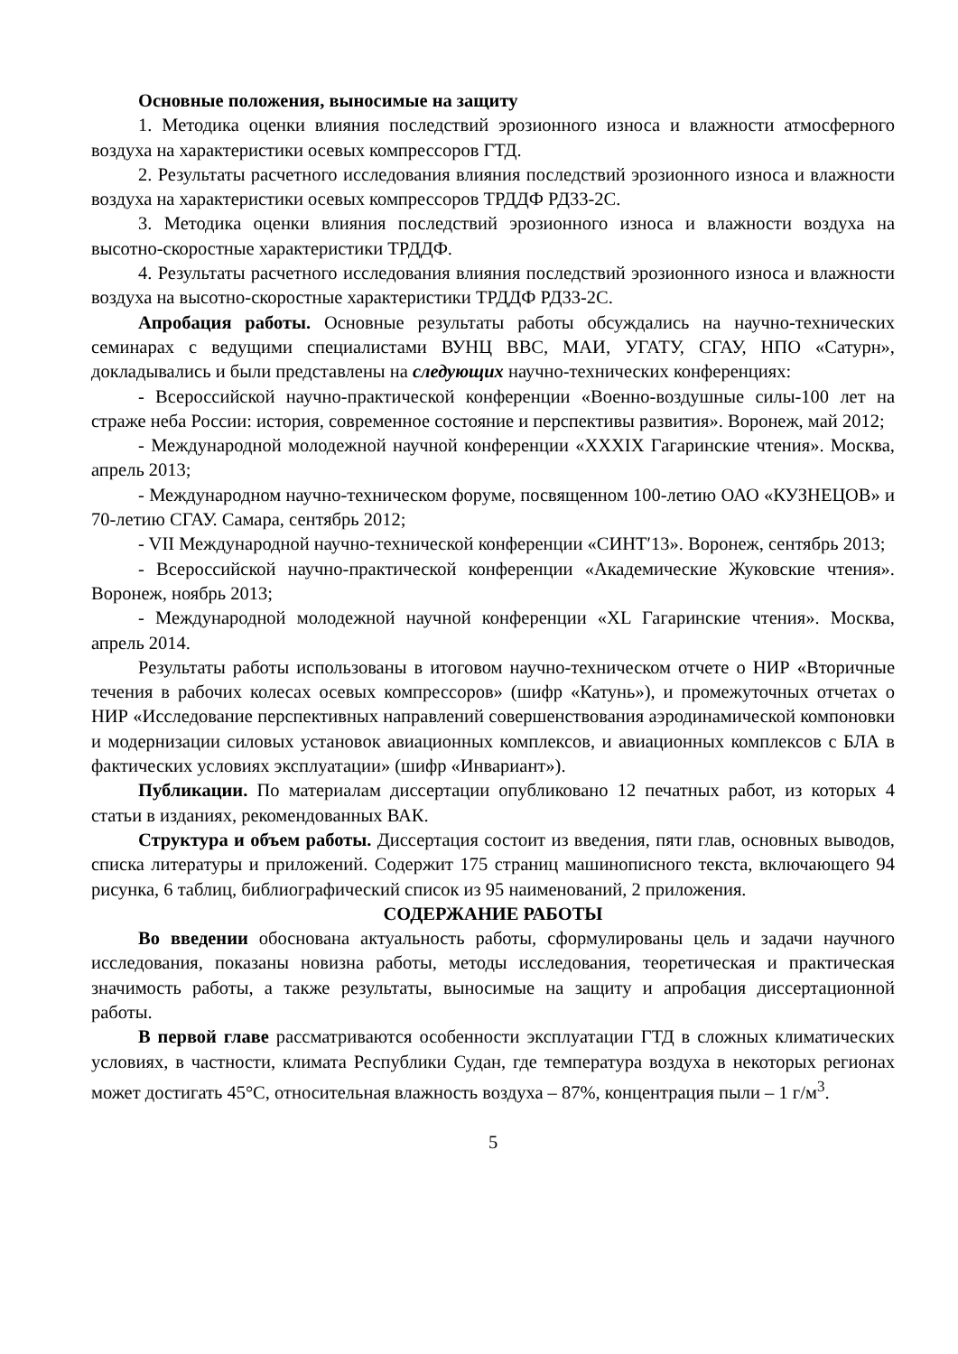Основные положения, выносимые на защиту
1. Методика оценки влияния последствий эрозионного износа и влажности атмосферного воздуха на характеристики осевых компрессоров ГТД.
2. Результаты расчетного исследования влияния последствий эрозионного износа и влажности воздуха на характеристики осевых компрессоров ТРДДФ РД33-2С.
3. Методика оценки влияния последствий эрозионного износа и влажности воздуха на высотно-скоростные характеристики ТРДДФ.
4. Результаты расчетного исследования влияния последствий эрозионного износа и влажности воздуха на высотно-скоростные характеристики ТРДДФ РД33-2С.
Апробация работы. Основные результаты работы обсуждались на научно-технических семинарах с ведущими специалистами ВУНЦ ВВС, МАИ, УГАТУ, СГАУ, НПО «Сатурн», докладывались и были представлены на следующих научно-технических конференциях:
- Всероссийской научно-практической конференции «Военно-воздушные силы-100 лет на страже неба России: история, современное состояние и перспективы развития». Воронеж, май 2012;
- Международной молодежной научной конференции «XXXIX Гагаринские чтения». Москва, апрель 2013;
- Международном научно-техническом форуме, посвященном 100-летию ОАО «КУЗНЕЦОВ» и 70-летию СГАУ. Самара, сентябрь 2012;
- VII Международной научно-технической конференции «СИНТ′13». Воронеж, сентябрь 2013;
- Всероссийской научно-практической конференции «Академические Жуковские чтения». Воронеж, ноябрь 2013;
- Международной молодежной научной конференции «XL Гагаринские чтения». Москва, апрель 2014.
Результаты работы использованы в итоговом научно-техническом отчете о НИР «Вторичные течения в рабочих колесах осевых компрессоров» (шифр «Катунь»), и промежуточных отчетах о НИР «Исследование перспективных направлений совершенствования аэродинамической компоновки и модернизации силовых установок авиационных комплексов, и авиационных комплексов с БЛА в фактических условиях эксплуатации» (шифр «Инвариант»).
Публикации. По материалам диссертации опубликовано 12 печатных работ, из которых 4 статьи в изданиях, рекомендованных ВАК.
Структура и объем работы. Диссертация состоит из введения, пяти глав, основных выводов, списка литературы и приложений. Содержит 175 страниц машинописного текста, включающего 94 рисунка, 6 таблиц, библиографический список из 95 наименований, 2 приложения.
СОДЕРЖАНИЕ РАБОТЫ
Во введении обоснована актуальность работы, сформулированы цель и задачи научного исследования, показаны новизна работы, методы исследования, теоретическая и практическая значимость работы, а также результаты, выносимые на защиту и апробация диссертационной работы.
В первой главе рассматриваются особенности эксплуатации ГТД в сложных климатических условиях, в частности, климата Республики Судан, где температура воздуха в некоторых регионах может достигать 45°С, относительная влажность воздуха – 87%, концентрация пыли – 1 г/м<sup>3</sup>.
5